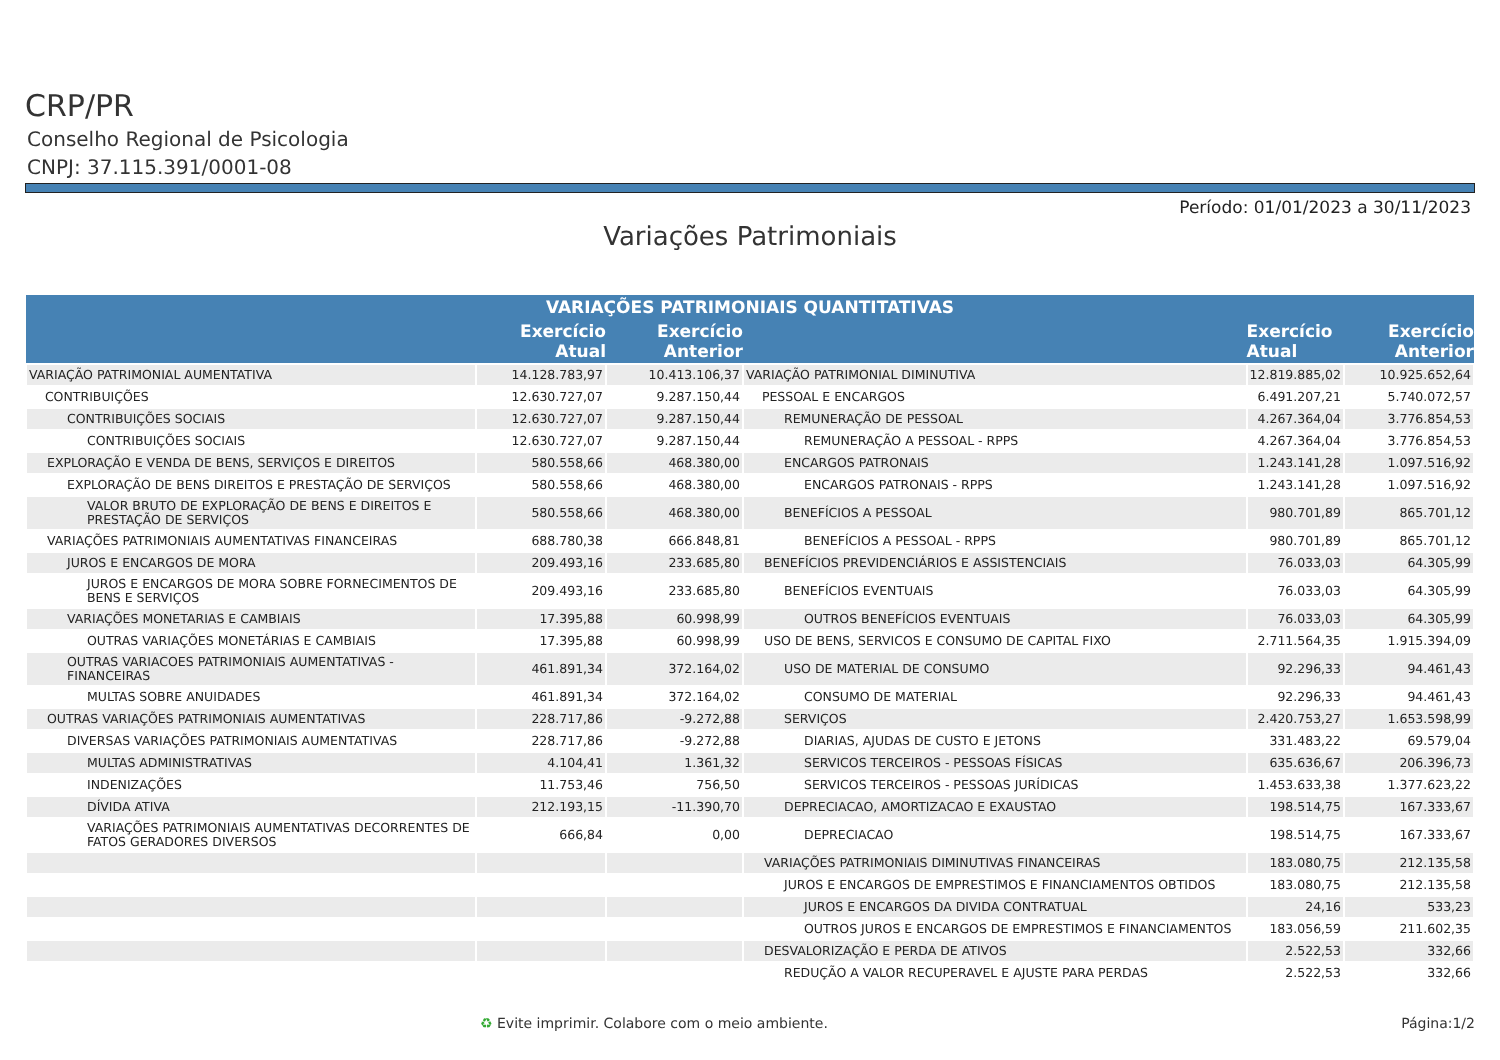CRP/PR
Conselho Regional de Psicologia
CNPJ: 37.115.391/0001-08
Período: 01/01/2023 a 30/11/2023
Variações Patrimoniais
| VARIAÇÕES PATRIMONIAIS QUANTITATIVAS | | | | | |
| --- | --- | --- | --- | --- | --- |
| | Exercício Atual | Exercício Anterior | | Exercício Atual | Exercício Anterior |
| VARIAÇÃO PATRIMONIAL AUMENTATIVA | 14.128.783,97 | 10.413.106,37 | VARIAÇÃO PATRIMONIAL DIMINUTIVA | 12.819.885,02 | 10.925.652,64 |
| CONTRIBUIÇÕES | 12.630.727,07 | 9.287.150,44 | PESSOAL E ENCARGOS | 6.491.207,21 | 5.740.072,57 |
| CONTRIBUIÇÕES SOCIAIS | 12.630.727,07 | 9.287.150,44 | REMUNERAÇÃO DE PESSOAL | 4.267.364,04 | 3.776.854,53 |
| CONTRIBUIÇÕES SOCIAIS | 12.630.727,07 | 9.287.150,44 | REMUNERAÇÃO A PESSOAL - RPPS | 4.267.364,04 | 3.776.854,53 |
| EXPLORAÇÃO E VENDA DE BENS, SERVIÇOS E DIREITOS | 580.558,66 | 468.380,00 | ENCARGOS PATRONAIS | 1.243.141,28 | 1.097.516,92 |
| EXPLORAÇÃO DE BENS DIREITOS E PRESTAÇÃO DE SERVIÇOS | 580.558,66 | 468.380,00 | ENCARGOS PATRONAIS - RPPS | 1.243.141,28 | 1.097.516,92 |
| VALOR BRUTO DE EXPLORAÇÃO DE BENS E DIREITOS E PRESTAÇÃO DE SERVIÇOS | 580.558,66 | 468.380,00 | BENEFÍCIOS A PESSOAL | 980.701,89 | 865.701,12 |
| VARIAÇÕES PATRIMONIAIS AUMENTATIVAS FINANCEIRAS | 688.780,38 | 666.848,81 | BENEFÍCIOS A PESSOAL - RPPS | 980.701,89 | 865.701,12 |
| JUROS E ENCARGOS DE MORA | 209.493,16 | 233.685,80 | BENEFÍCIOS PREVIDENCIÁRIOS E ASSISTENCIAIS | 76.033,03 | 64.305,99 |
| JUROS E ENCARGOS DE MORA SOBRE FORNECIMENTOS DE BENS E SERVIÇOS | 209.493,16 | 233.685,80 | BENEFÍCIOS EVENTUAIS | 76.033,03 | 64.305,99 |
| VARIAÇÕES MONETARIAS E CAMBIAIS | 17.395,88 | 60.998,99 | OUTROS BENEFÍCIOS EVENTUAIS | 76.033,03 | 64.305,99 |
| OUTRAS VARIAÇÕES MONETÁRIAS E CAMBIAIS | 17.395,88 | 60.998,99 | USO DE BENS, SERVICOS E CONSUMO DE CAPITAL FIXO | 2.711.564,35 | 1.915.394,09 |
| OUTRAS VARIACOES PATRIMONIAIS AUMENTATIVAS - FINANCEIRAS | 461.891,34 | 372.164,02 | USO DE MATERIAL DE CONSUMO | 92.296,33 | 94.461,43 |
| MULTAS SOBRE ANUIDADES | 461.891,34 | 372.164,02 | CONSUMO DE MATERIAL | 92.296,33 | 94.461,43 |
| OUTRAS VARIAÇÕES PATRIMONIAIS AUMENTATIVAS | 228.717,86 | -9.272,88 | SERVIÇOS | 2.420.753,27 | 1.653.598,99 |
| DIVERSAS VARIAÇÕES PATRIMONIAIS AUMENTATIVAS | 228.717,86 | -9.272,88 | DIARIAS, AJUDAS DE CUSTO E JETONS | 331.483,22 | 69.579,04 |
| MULTAS ADMINISTRATIVAS | 4.104,41 | 1.361,32 | SERVICOS TERCEIROS - PESSOAS FÍSICAS | 635.636,67 | 206.396,73 |
| INDENIZAÇÕES | 11.753,46 | 756,50 | SERVICOS TERCEIROS - PESSOAS JURÍDICAS | 1.453.633,38 | 1.377.623,22 |
| DÍVIDA ATIVA | 212.193,15 | -11.390,70 | DEPRECIACAO, AMORTIZACAO E EXAUSTAO | 198.514,75 | 167.333,67 |
| VARIAÇÕES PATRIMONIAIS AUMENTATIVAS DECORRENTES DE FATOS GERADORES DIVERSOS | 666,84 | 0,00 | DEPRECIACAO | 198.514,75 | 167.333,67 |
| | | | VARIAÇÕES PATRIMONIAIS DIMINUTIVAS FINANCEIRAS | 183.080,75 | 212.135,58 |
| | | | JUROS E ENCARGOS DE EMPRESTIMOS E FINANCIAMENTOS OBTIDOS | 183.080,75 | 212.135,58 |
| | | | JUROS E ENCARGOS DA DIVIDA CONTRATUAL | 24,16 | 533,23 |
| | | | OUTROS JUROS E ENCARGOS DE EMPRESTIMOS E FINANCIAMENTOS | 183.056,59 | 211.602,35 |
| | | | DESVALORIZAÇÃO E PERDA DE ATIVOS | 2.522,53 | 332,66 |
| | | | REDUÇÃO A VALOR RECUPERAVEL E AJUSTE PARA PERDAS | 2.522,53 | 332,66 |
♻ Evite imprimir. Colabore com o meio ambiente. Página:1/2